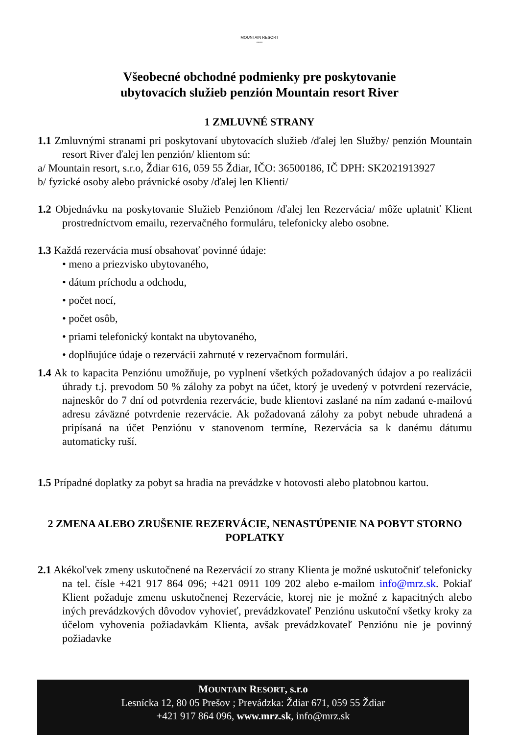MOUNTAIN RESORT
RIVER
Všeobecné obchodné podmienky pre poskytovanie
ubytovacích služieb penzión Mountain resort River
1 ZMLUVNÉ STRANY
1.1 Zmluvnými stranami pri poskytovaní ubytovacích služieb /ďalej len Služby/ penzión Mountain resort River ďalej len penzión/ klientom sú:
a/ Mountain resort, s.r.o, Ždiar 616, 059 55 Ždiar, IČO: 36500186, IČ DPH: SK2021913927
b/ fyzické osoby alebo právnické osoby /ďalej len Klienti/
1.2 Objednávku na poskytovanie Služieb Penziónom /ďalej len Rezervácia/ môže uplatniť Klient prostredníctvom emailu, rezervačného formuláru, telefonicky alebo osobne.
1.3 Každá rezervácia musí obsahovať povinné údaje:
• meno a priezvisko ubytovaného,
• dátum príchodu a odchodu,
• počet nocí,
• počet osôb,
• priami telefonický kontakt na ubytovaného,
• doplňujúce údaje o rezervácii zahrnuté v rezervačnom formulári.
1.4 Ak to kapacita Penziónu umožňuje, po vyplnení všetkých požadovaných údajov a po realizácii úhrady t.j. prevodom 50 % zálohy za pobyt na účet, ktorý je uvedený v potvrdení rezervácie, najneskôr do 7 dní od potvrdenia rezervácie, bude klientovi zaslané na ním zadanú e-mailovú adresu záväzné potvrdenie rezervácie. Ak požadovaná zálohy za pobyt nebude uhradená a pripísaná na účet Penziónu v stanovenom termíne, Rezervácia sa k danému dátumu automaticky ruší.
1.5 Prípadné doplatky za pobyt sa hradia na prevádzke v hotovosti alebo platobnou kartou.
2 ZMENA ALEBO ZRUŠENIE REZERVÁCIE, NENASTÚPENIE NA POBYT STORNO POPLATKY
2.1 Akékoľvek zmeny uskutočnené na Rezervácií zo strany Klienta je možné uskutočniť telefonicky na tel. čísle +421 917 864 096; +421 0911 109 202 alebo e-mailom info@mrz.sk. Pokiaľ Klient požaduje zmenu uskutočnenej Rezervácie, ktorej nie je možné z kapacitných alebo iných prevádzkových dôvodov vyhovieť, prevádzkovateľ Penziónu uskutoční všetky kroky za účelom vyhovenia požiadavkám Klienta, avšak prevádzkovateľ Penziónu nie je povinný požiadavke
MOUNTAIN RESORT, s.r.o
Lesnícka 12, 80 05 Prešov ; Prevádzka: Ždiar 671, 059 55 Ždiar
+421 917 864 096, www.mrz.sk, info@mrz.sk